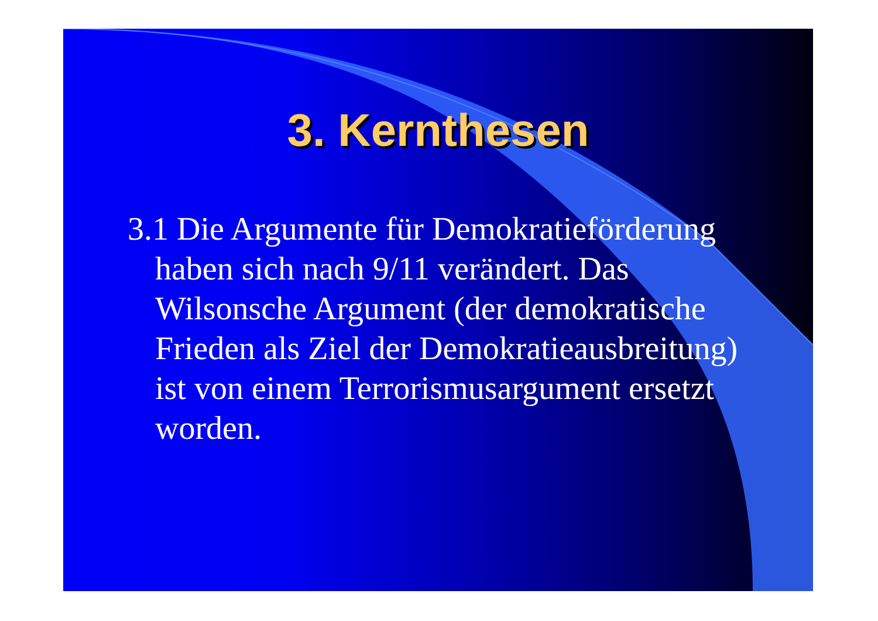3. Kernthesen
3.1 Die Argumente für Demokratieförderung haben sich nach 9/11 verändert. Das Wilsonsche Argument (der demokratische Frieden als Ziel der Demokratieausbreitung) ist von einem Terrorismusargument ersetzt worden.